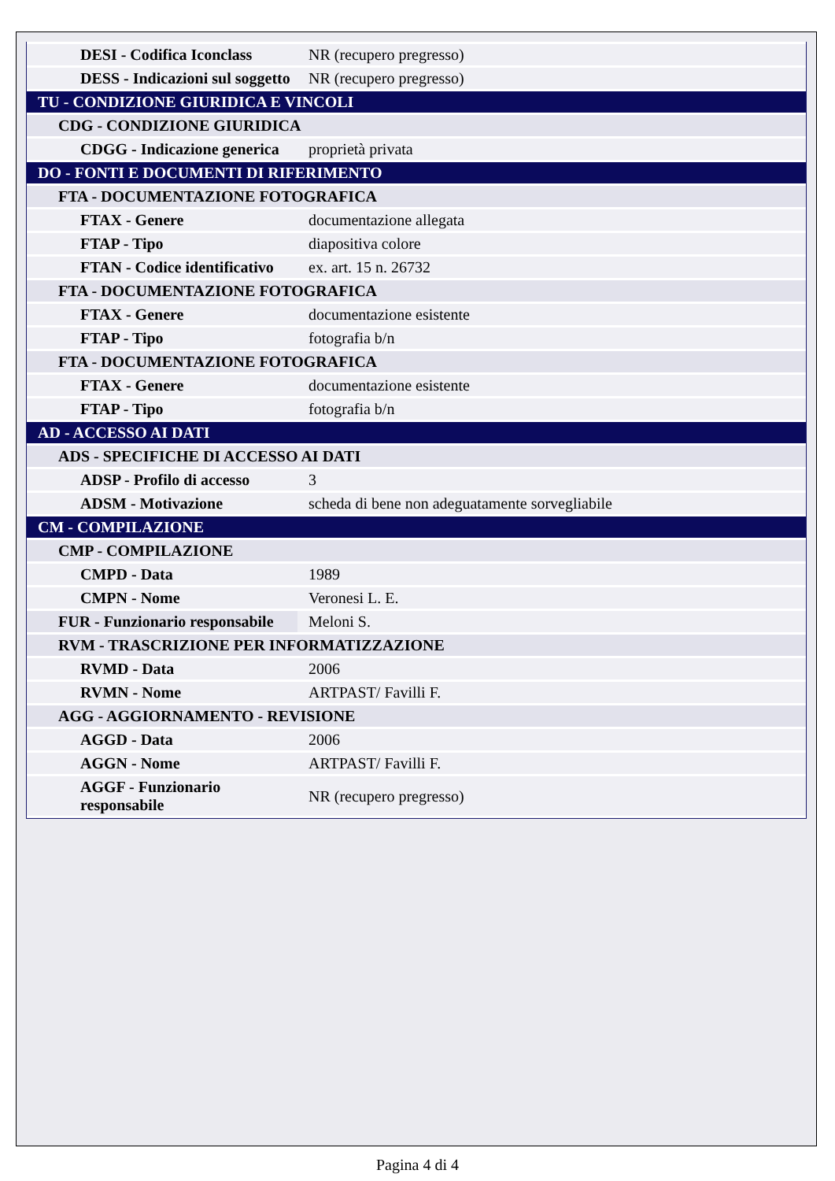| DESI - Codifica Iconclass | NR (recupero pregresso) |
| DESS - Indicazioni sul soggetto | NR (recupero pregresso) |
| TU - CONDIZIONE GIURIDICA E VINCOLI | |
| CDG - CONDIZIONE GIURIDICA | |
| CDGG - Indicazione generica | proprietà privata |
| DO - FONTI E DOCUMENTI DI RIFERIMENTO | |
| FTA - DOCUMENTAZIONE FOTOGRAFICA | |
| FTAX - Genere | documentazione allegata |
| FTAP - Tipo | diapositiva colore |
| FTAN - Codice identificativo | ex. art. 15 n. 26732 |
| FTA - DOCUMENTAZIONE FOTOGRAFICA | |
| FTAX - Genere | documentazione esistente |
| FTAP - Tipo | fotografia b/n |
| FTA - DOCUMENTAZIONE FOTOGRAFICA | |
| FTAX - Genere | documentazione esistente |
| FTAP - Tipo | fotografia b/n |
| AD - ACCESSO AI DATI | |
| ADS - SPECIFICHE DI ACCESSO AI DATI | |
| ADSP - Profilo di accesso | 3 |
| ADSM - Motivazione | scheda di bene non adeguatamente sorvegliabile |
| CM - COMPILAZIONE | |
| CMP - COMPILAZIONE | |
| CMPD - Data | 1989 |
| CMPN - Nome | Veronesi L. E. |
| FUR - Funzionario responsabile | Meloni S. |
| RVM - TRASCRIZIONE PER INFORMATIZZAZIONE | |
| RVMD - Data | 2006 |
| RVMN - Nome | ARTPAST/ Favilli F. |
| AGG - AGGIORNAMENTO - REVISIONE | |
| AGGD - Data | 2006 |
| AGGN - Nome | ARTPAST/ Favilli F. |
| AGGF - Funzionario responsabile | NR (recupero pregresso) |
Pagina 4 di 4